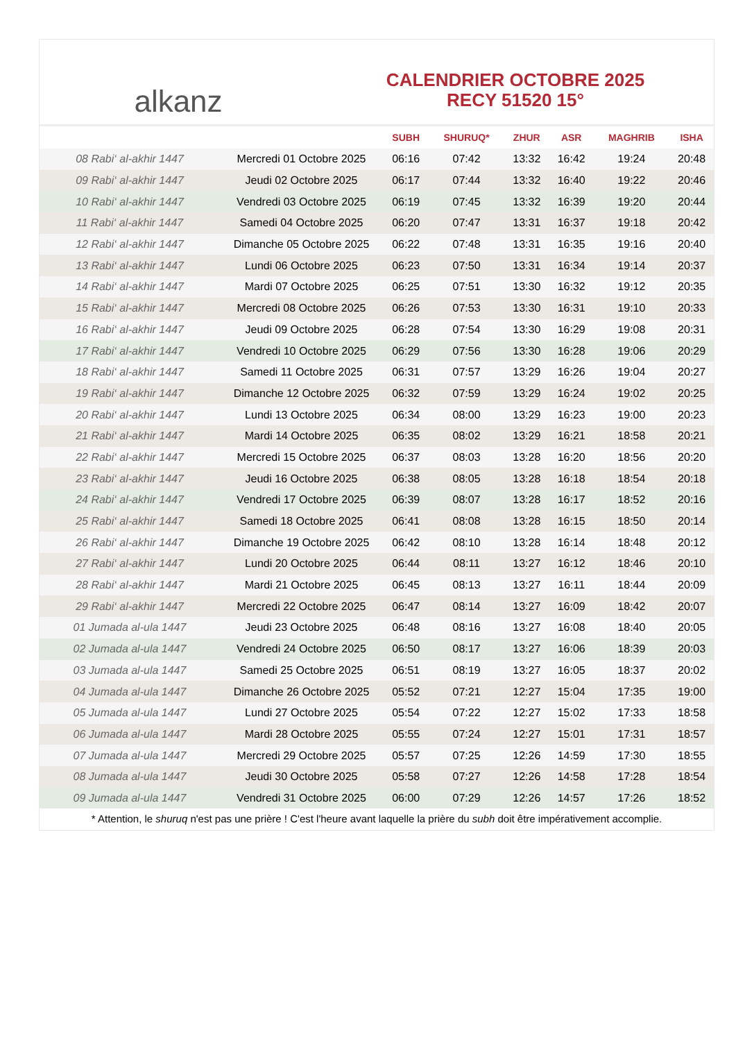alkanz
CALENDRIER OCTOBRE 2025
RECY 51520 15°
| | | SUBH | SHURUQ* | ZHUR | ASR | MAGHRIB | ISHA |
| --- | --- | --- | --- | --- | --- | --- | --- |
| 08 Rabi‘ al-akhir 1447 | Mercredi 01 Octobre 2025 | 06:16 | 07:42 | 13:32 | 16:42 | 19:24 | 20:48 |
| 09 Rabi‘ al-akhir 1447 | Jeudi 02 Octobre 2025 | 06:17 | 07:44 | 13:32 | 16:40 | 19:22 | 20:46 |
| 10 Rabi‘ al-akhir 1447 | Vendredi 03 Octobre 2025 | 06:19 | 07:45 | 13:32 | 16:39 | 19:20 | 20:44 |
| 11 Rabi‘ al-akhir 1447 | Samedi 04 Octobre 2025 | 06:20 | 07:47 | 13:31 | 16:37 | 19:18 | 20:42 |
| 12 Rabi‘ al-akhir 1447 | Dimanche 05 Octobre 2025 | 06:22 | 07:48 | 13:31 | 16:35 | 19:16 | 20:40 |
| 13 Rabi‘ al-akhir 1447 | Lundi 06 Octobre 2025 | 06:23 | 07:50 | 13:31 | 16:34 | 19:14 | 20:37 |
| 14 Rabi‘ al-akhir 1447 | Mardi 07 Octobre 2025 | 06:25 | 07:51 | 13:30 | 16:32 | 19:12 | 20:35 |
| 15 Rabi‘ al-akhir 1447 | Mercredi 08 Octobre 2025 | 06:26 | 07:53 | 13:30 | 16:31 | 19:10 | 20:33 |
| 16 Rabi‘ al-akhir 1447 | Jeudi 09 Octobre 2025 | 06:28 | 07:54 | 13:30 | 16:29 | 19:08 | 20:31 |
| 17 Rabi‘ al-akhir 1447 | Vendredi 10 Octobre 2025 | 06:29 | 07:56 | 13:30 | 16:28 | 19:06 | 20:29 |
| 18 Rabi‘ al-akhir 1447 | Samedi 11 Octobre 2025 | 06:31 | 07:57 | 13:29 | 16:26 | 19:04 | 20:27 |
| 19 Rabi‘ al-akhir 1447 | Dimanche 12 Octobre 2025 | 06:32 | 07:59 | 13:29 | 16:24 | 19:02 | 20:25 |
| 20 Rabi‘ al-akhir 1447 | Lundi 13 Octobre 2025 | 06:34 | 08:00 | 13:29 | 16:23 | 19:00 | 20:23 |
| 21 Rabi‘ al-akhir 1447 | Mardi 14 Octobre 2025 | 06:35 | 08:02 | 13:29 | 16:21 | 18:58 | 20:21 |
| 22 Rabi‘ al-akhir 1447 | Mercredi 15 Octobre 2025 | 06:37 | 08:03 | 13:28 | 16:20 | 18:56 | 20:20 |
| 23 Rabi‘ al-akhir 1447 | Jeudi 16 Octobre 2025 | 06:38 | 08:05 | 13:28 | 16:18 | 18:54 | 20:18 |
| 24 Rabi‘ al-akhir 1447 | Vendredi 17 Octobre 2025 | 06:39 | 08:07 | 13:28 | 16:17 | 18:52 | 20:16 |
| 25 Rabi‘ al-akhir 1447 | Samedi 18 Octobre 2025 | 06:41 | 08:08 | 13:28 | 16:15 | 18:50 | 20:14 |
| 26 Rabi‘ al-akhir 1447 | Dimanche 19 Octobre 2025 | 06:42 | 08:10 | 13:28 | 16:14 | 18:48 | 20:12 |
| 27 Rabi‘ al-akhir 1447 | Lundi 20 Octobre 2025 | 06:44 | 08:11 | 13:27 | 16:12 | 18:46 | 20:10 |
| 28 Rabi‘ al-akhir 1447 | Mardi 21 Octobre 2025 | 06:45 | 08:13 | 13:27 | 16:11 | 18:44 | 20:09 |
| 29 Rabi‘ al-akhir 1447 | Mercredi 22 Octobre 2025 | 06:47 | 08:14 | 13:27 | 16:09 | 18:42 | 20:07 |
| 01 Jumada al-ula 1447 | Jeudi 23 Octobre 2025 | 06:48 | 08:16 | 13:27 | 16:08 | 18:40 | 20:05 |
| 02 Jumada al-ula 1447 | Vendredi 24 Octobre 2025 | 06:50 | 08:17 | 13:27 | 16:06 | 18:39 | 20:03 |
| 03 Jumada al-ula 1447 | Samedi 25 Octobre 2025 | 06:51 | 08:19 | 13:27 | 16:05 | 18:37 | 20:02 |
| 04 Jumada al-ula 1447 | Dimanche 26 Octobre 2025 | 05:52 | 07:21 | 12:27 | 15:04 | 17:35 | 19:00 |
| 05 Jumada al-ula 1447 | Lundi 27 Octobre 2025 | 05:54 | 07:22 | 12:27 | 15:02 | 17:33 | 18:58 |
| 06 Jumada al-ula 1447 | Mardi 28 Octobre 2025 | 05:55 | 07:24 | 12:27 | 15:01 | 17:31 | 18:57 |
| 07 Jumada al-ula 1447 | Mercredi 29 Octobre 2025 | 05:57 | 07:25 | 12:26 | 14:59 | 17:30 | 18:55 |
| 08 Jumada al-ula 1447 | Jeudi 30 Octobre 2025 | 05:58 | 07:27 | 12:26 | 14:58 | 17:28 | 18:54 |
| 09 Jumada al-ula 1447 | Vendredi 31 Octobre 2025 | 06:00 | 07:29 | 12:26 | 14:57 | 17:26 | 18:52 |
* Attention, le shuruq n'est pas une prière ! C'est l'heure avant laquelle la prière du subh doit être impérativement accomplie.